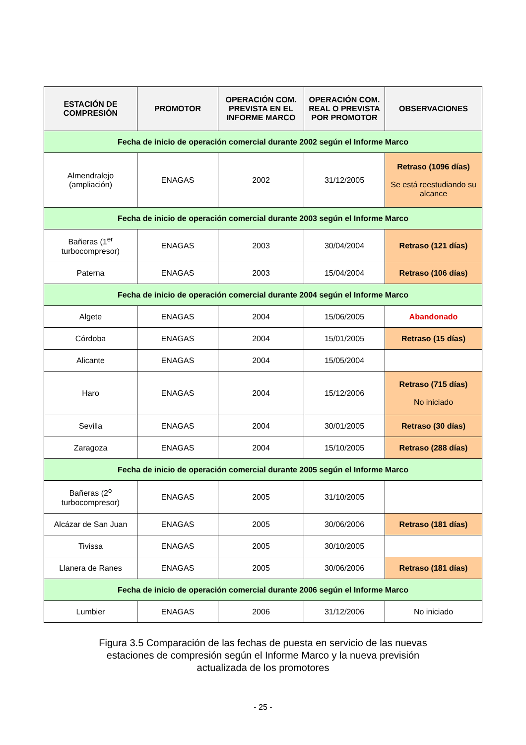| ESTACIÓN DE COMPRESIÓN | PROMOTOR | OPERACIÓN COM. PREVISTA EN EL INFORME MARCO | OPERACIÓN COM. REAL O PREVISTA POR PROMOTOR | OBSERVACIONES |
| --- | --- | --- | --- | --- |
| Fecha de inicio de operación comercial durante 2002 según el Informe Marco | | | | |
| Almendralejo (ampliación) | ENAGAS | 2002 | 31/12/2005 | Retraso (1096 días) Se está reestudiando su alcance |
| Fecha de inicio de operación comercial durante 2003 según el Informe Marco | | | | |
| Bañeras (1<sup>er</sup> turbocompresor) | ENAGAS | 2003 | 30/04/2004 | Retraso (121 días) |
| Paterna | ENAGAS | 2003 | 15/04/2004 | Retraso (106 días) |
| Fecha de inicio de operación comercial durante 2004 según el Informe Marco | | | | |
| Algete | ENAGAS | 2004 | 15/06/2005 | Abandonado |
| Córdoba | ENAGAS | 2004 | 15/01/2005 | Retraso (15 días) |
| Alicante | ENAGAS | 2004 | 15/05/2004 | |
| Haro | ENAGAS | 2004 | 15/12/2006 | Retraso (715 días) No iniciado |
| Sevilla | ENAGAS | 2004 | 30/01/2005 | Retraso (30 días) |
| Zaragoza | ENAGAS | 2004 | 15/10/2005 | Retraso (288 días) |
| Fecha de inicio de operación comercial durante 2005 según el Informe Marco | | | | |
| Bañeras (2<sup>o</sup> turbocompresor) | ENAGAS | 2005 | 31/10/2005 | |
| Alcázar de San Juan | ENAGAS | 2005 | 30/06/2006 | Retraso (181 días) |
| Tivissa | ENAGAS | 2005 | 30/10/2005 | |
| Llanera de Ranes | ENAGAS | 2005 | 30/06/2006 | Retraso (181 días) |
| Fecha de inicio de operación comercial durante 2006 según el Informe Marco | | | | |
| Lumbier | ENAGAS | 2006 | 31/12/2006 | No iniciado |
Figura 3.5 Comparación de las fechas de puesta en servicio de las nuevas
estaciones de compresión según el Informe Marco y la nueva previsión
actualizada de los promotores
- 25 -